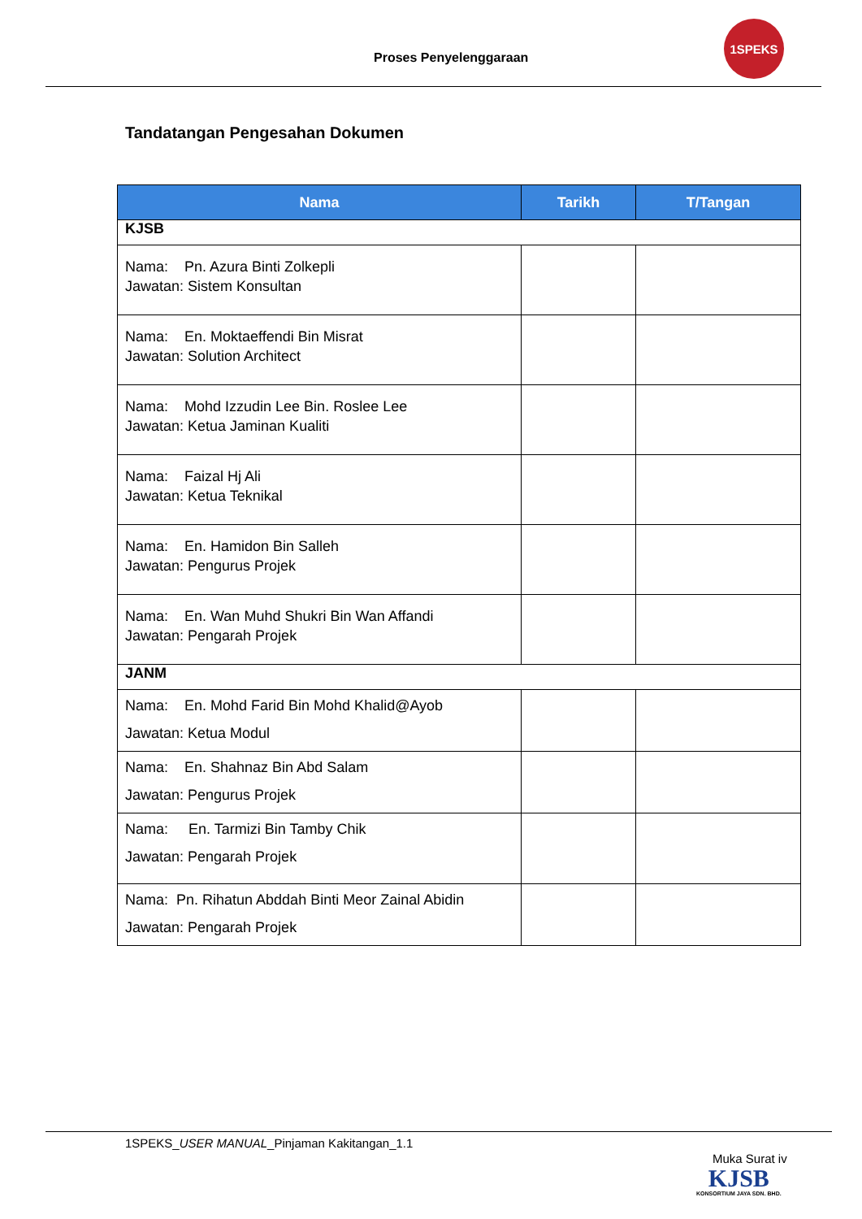Proses Penyelenggaraan
1SPEKS
Tandatangan Pengesahan Dokumen
| Nama | Tarikh | T/Tangan |
| --- | --- | --- |
| KJSB | | |
| Nama: Pn. Azura Binti Zolkepli Jawatan: Sistem Konsultan | | |
| Nama: En. Moktaeffendi Bin Misrat Jawatan: Solution Architect | | |
| Nama: Mohd Izzudin Lee Bin. Roslee Lee Jawatan: Ketua Jaminan Kualiti | | |
| Nama: Faizal Hj Ali Jawatan: Ketua Teknikal | | |
| Nama: En. Hamidon Bin Salleh Jawatan: Pengurus Projek | | |
| Nama: En. Wan Muhd Shukri Bin Wan Affandi Jawatan: Pengarah Projek | | |
| JANM | | |
| Nama: En. Mohd Farid Bin Mohd Khalid@Ayob Jawatan: Ketua Modul | | |
| Nama: En. Shahnaz Bin Abd Salam Jawatan: Pengurus Projek | | |
| Nama: En. Tarmizi Bin Tamby Chik Jawatan: Pengarah Projek | | |
| Nama: Pn. Rihatun Abddah Binti Meor Zainal Abidin Jawatan: Pengarah Projek | | |
1SPEKS_USER MANUAL_Pinjaman Kakitangan_1.1
Muka Surat iv
KJSB
KONSORTIUM JAYA SDN. BHD.